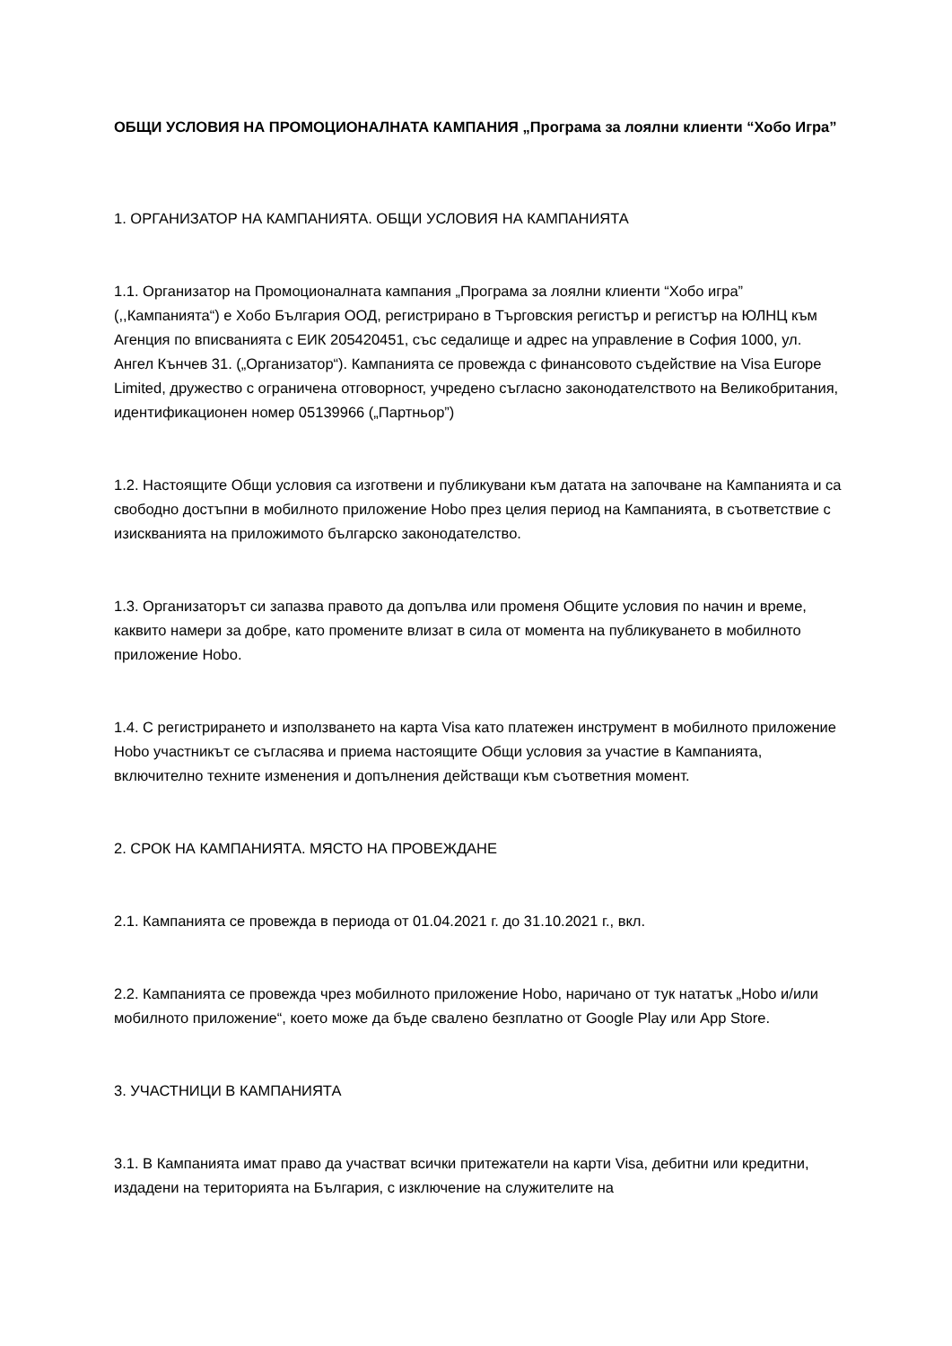ОБЩИ УСЛОВИЯ НА ПРОМОЦИОНАЛНАТА КАМПАНИЯ „Програма за лоялни клиенти “Хобо Игра”
1. ОРГАНИЗАТОР НА КАМПАНИЯТА. ОБЩИ УСЛОВИЯ НА КАМПАНИЯТА
1.1. Организатор на Промоционалната кампания „Програма за лоялни клиенти “Хобо игра” (,,Кампанията“) е Хобо България ООД, регистрирано в Търговския регистър и регистър на ЮЛНЦ към Агенция по вписванията с ЕИК 205420451, със седалище и адрес на управление в София 1000, ул. Ангел Кънчев 31. („Организатор“). Кампанията се провежда с финансовото съдействие на Visa Europe Limited, дружество с ограничена отговорност, учредено съгласно законодателството на Великобритания, идентификационен номер 05139966 („Партньор”)
1.2. Настоящите Общи условия са изготвени и публикувани към датата на започване на Кампанията и са свободно достъпни в мобилното приложение Hobo през целия период на Кампанията, в съответствие с изискванията на приложимото българско законодателство.
1.3. Организаторът си запазва правото да допълва или променя Общите условия по начин и време, каквито намери за добре, като промените влизат в сила от момента на публикуването в мобилното приложение Hobo.
1.4. С регистрирането и използването на карта Visa като платежен инструмент в мобилното приложение Hobo участникът се съгласява и приема настоящите Общи условия за участие в Кампанията, включително техните изменения и допълнения действащи към съответния момент.
2. СРОК НА КАМПАНИЯТА. МЯСТО НА ПРОВЕЖДАНЕ
2.1. Кампанията се провежда в периода от 01.04.2021 г. до 31.10.2021 г., вкл.
2.2. Кампанията се провежда чрез мобилното приложение Hobo, наричано от тук нататък „Hobo и/или мобилното приложение“, което може да бъде свалено безплатно от Google Play или App Store.
3. УЧАСТНИЦИ В КАМПАНИЯТА
3.1. В Кампанията имат право да участват всички притежатели на карти Visa, дебитни или кредитни, издадени на територията на България, с изключение на служителите на